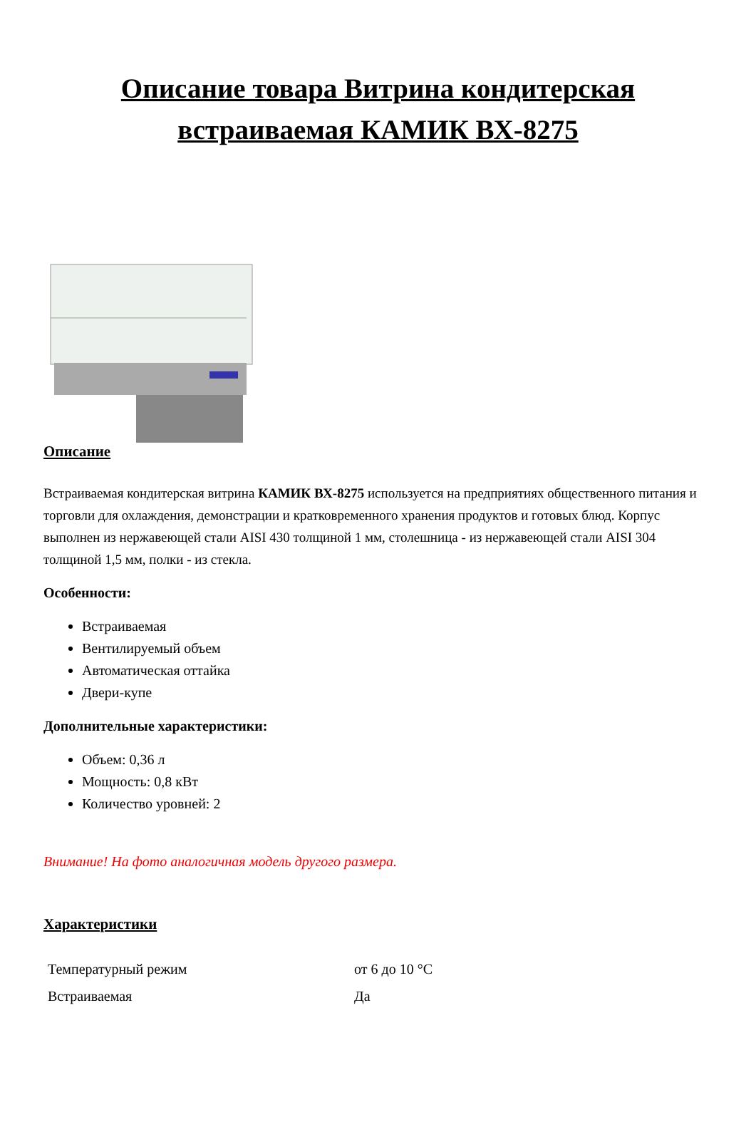Описание товара Витрина кондитерская встраиваемая КАМИК ВХ-8275
Описание
Встраиваемая кондитерская витрина КАМИК ВХ-8275 используется на предприятиях общественного питания и торговли для охлаждения, демонстрации и кратковременного хранения продуктов и готовых блюд. Корпус выполнен из нержавеющей стали AISI 430 толщиной 1 мм, столешница - из нержавеющей стали AISI 304 толщиной 1,5 мм, полки - из стекла.
Особенности:
Встраиваемая
Вентилируемый объем
Автоматическая оттайка
Двери-купе
Дополнительные характеристики:
Объем: 0,36 л
Мощность: 0,8 кВт
Количество уровней: 2
Внимание! На фото аналогичная модель другого размера.
Характеристики
| Температурный режим | от 6 до 10 °C |
| Встраиваемая | Да |